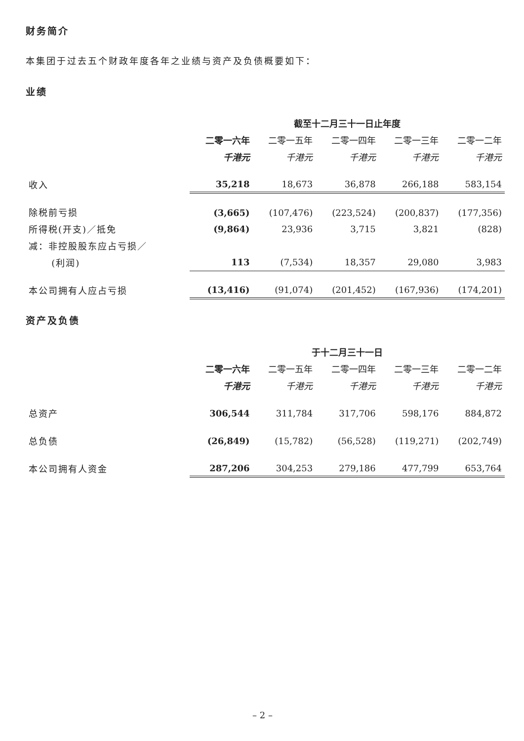财务简介
本集团于过去五个财政年度各年之业绩与资产及负债概要如下：
业绩
| | 截至十二月三十一日止年度 | | | | |
| --- | --- | --- | --- | --- | --- |
| | 二零一六年 | 二零一五年 | 二零一四年 | 二零一三年 | 二零一二年 |
| | 千港元 | 千港元 | 千港元 | 千港元 | 千港元 |
| 收入 | 35,218 | 18,673 | 36,878 | 266,188 | 583,154 |
| 除税前亏损 | (3,665) | (107,476) | (223,524) | (200,837) | (177,356) |
| 所得税(开支)／抵免 | (9,864) | 23,936 | 3,715 | 3,821 | (828) |
| 减：非控股股东应占亏损／ | | | | | |
| (利润) | 113 | (7,534) | 18,357 | 29,080 | 3,983 |
| 本公司拥有人应占亏损 | (13,416) | (91,074) | (201,452) | (167,936) | (174,201) |
资产及负债
| | 于十二月三十一日 | | | | |
| --- | --- | --- | --- | --- | --- |
| | 二零一六年 | 二零一五年 | 二零一四年 | 二零一三年 | 二零一二年 |
| | 千港元 | 千港元 | 千港元 | 千港元 | 千港元 |
| 总资产 | 306,544 | 311,784 | 317,706 | 598,176 | 884,872 |
| 总负债 | (26,849) | (15,782) | (56,528) | (119,271) | (202,749) |
| 本公司拥有人资金 | 287,206 | 304,253 | 279,186 | 477,799 | 653,764 |
– 2 –